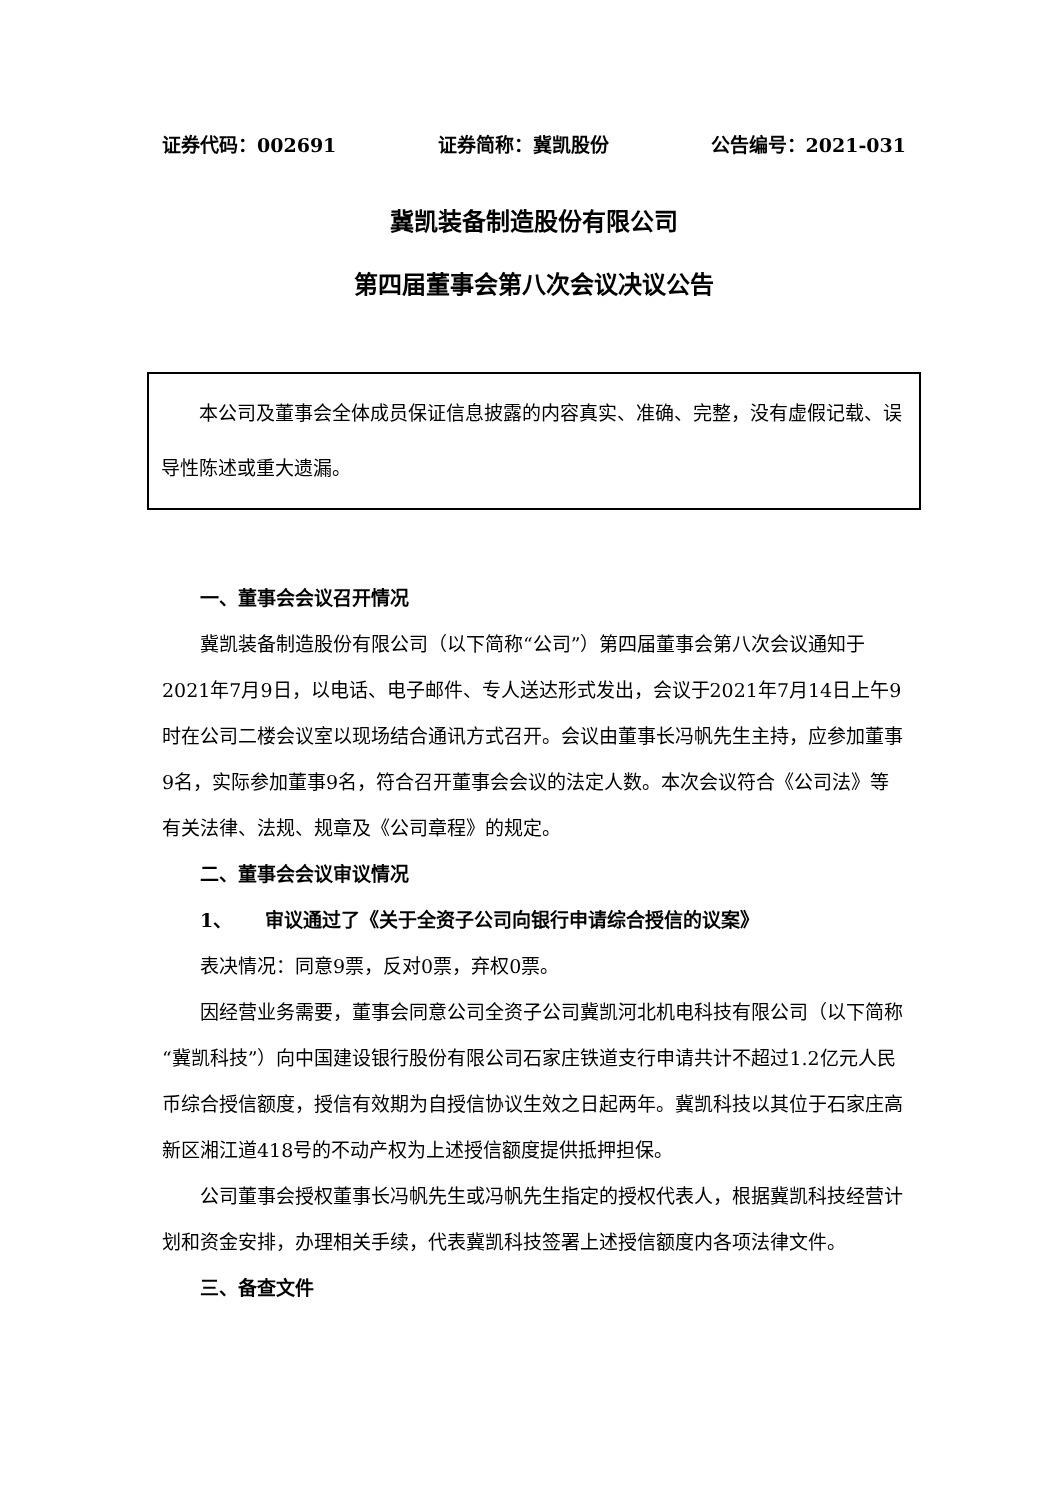证券代码：002691 证券简称：冀凯股份 公告编号：2021-031
冀凯装备制造股份有限公司
第四届董事会第八次会议决议公告
本公司及董事会全体成员保证信息披露的内容真实、准确、完整，没有虚假记载、误导性陈述或重大遗漏。
一、董事会会议召开情况
冀凯装备制造股份有限公司（以下简称“公司”）第四届董事会第八次会议通知于2021年7月9日，以电话、电子邮件、专人送达形式发出，会议于2021年7月14日上午9时在公司二楼会议室以现场结合通讯方式召开。会议由董事长冯帆先生主持，应参加董事9名，实际参加董事9名，符合召开董事会会议的法定人数。本次会议符合《公司法》等有关法律、法规、规章及《公司章程》的规定。
二、董事会会议审议情况
1、 审议通过了《关于全资子公司向银行申请综合授信的议案》
表决情况：同意9票，反对0票，弃权0票。
因经营业务需要，董事会同意公司全资子公司冀凯河北机电科技有限公司（以下简称“冀凯科技”）向中国建设银行股份有限公司石家庄铁道支行申请共计不超过1.2亿元人民币综合授信额度，授信有效期为自授信协议生效之日起两年。冀凯科技以其位于石家庄高新区湘江道418号的不动产权为上述授信额度提供抵押担保。
公司董事会授权董事长冯帆先生或冯帆先生指定的授权代表人，根据冀凯科技经营计划和资金安排，办理相关手续，代表冀凯科技签署上述授信额度内各项法律文件。
三、备查文件